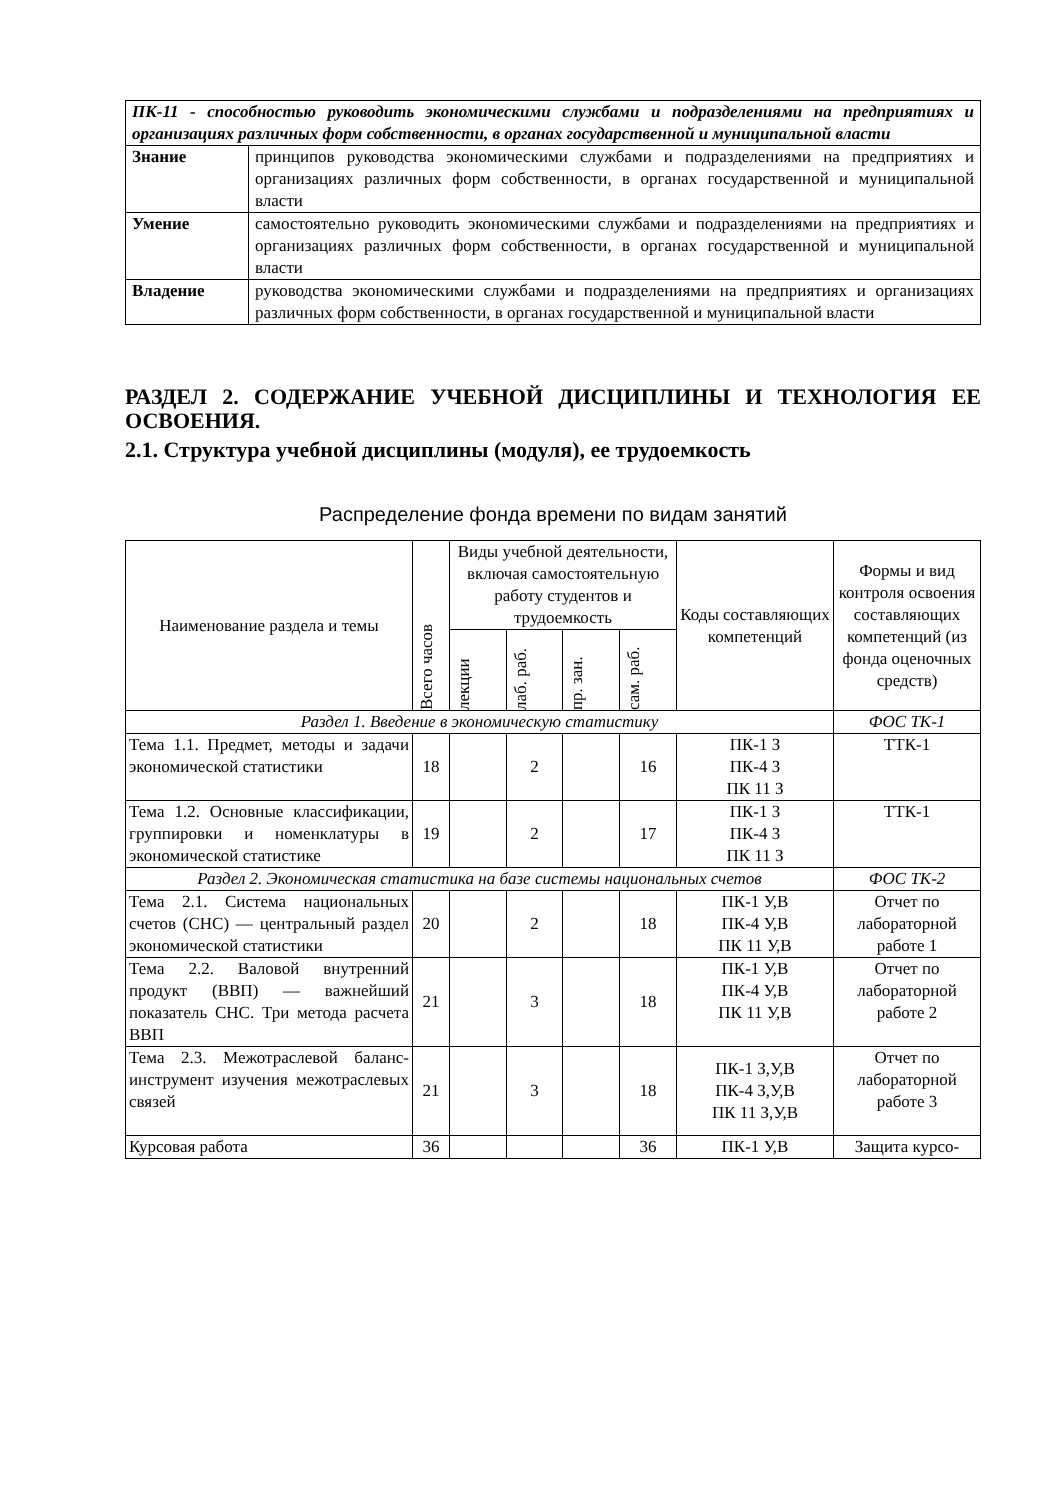| ПК-11 - способностью руководить экономическими службами и подразделениями на предприятиях и организациях различных форм собственности, в органах государственной и муниципальной власти | |
| Знание | принципов руководства экономическими службами и подразделениями на предприятиях и организациях различных форм собственности, в органах государственной и муниципальной власти |
| Умение | самостоятельно руководить экономическими службами и подразделениями на предприятиях и организациях различных форм собственности, в органах государственной и муниципальной власти |
| Владение | руководства экономическими службами и подразделениями на предприятиях и организациях различных форм собственности, в органах государственной и муниципальной власти |
РАЗДЕЛ 2. СОДЕРЖАНИЕ УЧЕБНОЙ ДИСЦИПЛИНЫ И ТЕХНОЛОГИЯ ЕЕ ОСВОЕНИЯ.
2.1. Структура учебной дисциплины (модуля), ее трудоемкость
Распределение фонда времени по видам занятий
| Наименование раздела и темы | Всего часов | Виды учебной деятельности, включая самостоятельную работу студентов и трудоемкость | | | | Коды составляющих компетенций | Формы и вид контроля освоения составляющих компетенций (из фонда оценочных средств) |
| --- | --- | --- | --- | --- | --- | --- | --- |
| | | лекции | лаб. раб. | пр. зан. | сам. раб. | | |
| Раздел 1. Введение в экономическую статистику | | | | | | | ФОС ТК-1 |
| Тема 1.1. Предмет, методы и задачи экономической статистики | 18 | | 2 | | 16 | ПК-1 З ПК-4 З ПК 11 З | ТТК-1 |
| Тема 1.2. Основные классификации, группировки и номенклатуры в экономической статистике | 19 | | 2 | | 17 | ПК-1 З ПК-4 З ПК 11 З | ТТК-1 |
| Раздел 2. Экономическая статистика на базе системы национальных счетов | | | | | | | ФОС ТК-2 |
| Тема 2.1. Система национальных счетов (СНС) — центральный раздел экономической статистики | 20 | | 2 | | 18 | ПК-1 У,В ПК-4 У,В ПК 11 У,В | Отчет по лабораторной работе 1 |
| Тема 2.2. Валовой внутренний продукт (ВВП) — важнейший показатель СНС. Три метода расчета ВВП | 21 | | 3 | | 18 | ПК-1 У,В ПК-4 У,В ПК 11 У,В | Отчет по лабораторной работе 2 |
| Тема 2.3. Межотраслевой баланс-инструмент изучения межотраслевых связей | 21 | | 3 | | 18 | ПК-1 З,У,В ПК-4 З,У,В ПК 11 З,У,В | Отчет по лабораторной работе 3 |
| Курсовая работа | 36 | | | | 36 | ПК-1 У,В | Защита курсо- |